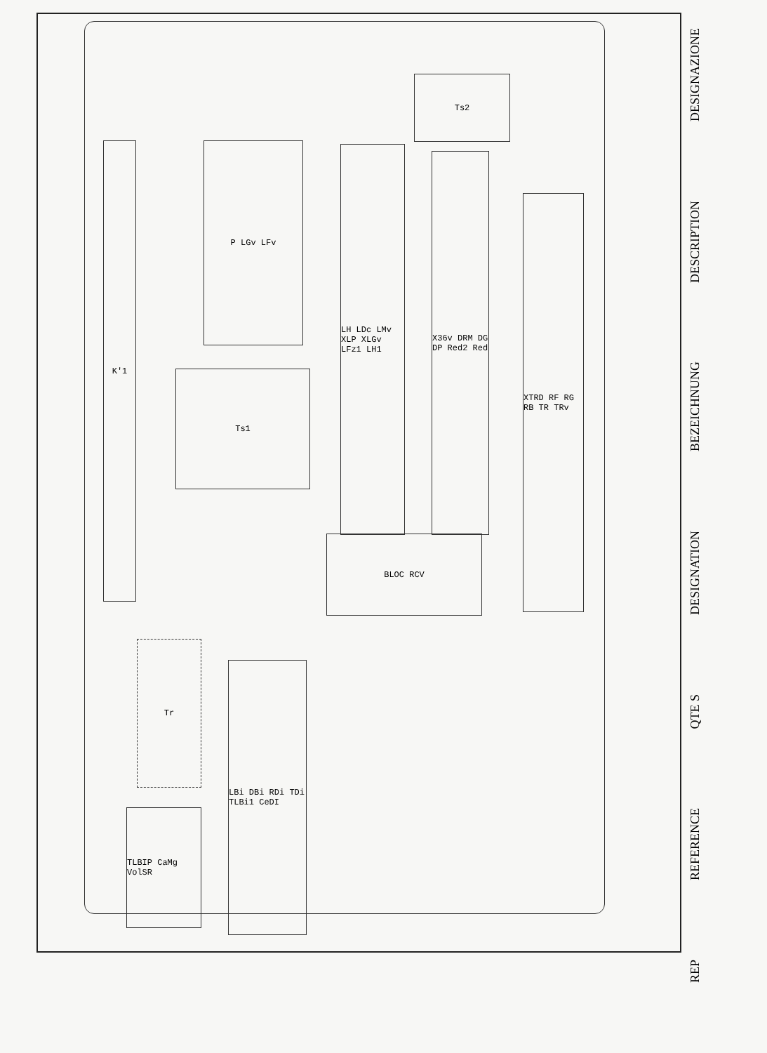Ts2
Ts1
BLOC RCV
P LGv LFv
LH LDc LMv XLP XLGv LFz1 LH1
X36v DRM DG DP Red2 Red
XTRD RF RG RB TR TRv
K'1
Tr
LBi DBi RDi TDi TLBi1 CeDI
TLBIP CaMg VolSR
REP
REFERENCE
QTE S
DESIGNATION
BEZEICHNUNG
DESCRIPTION
DESIGNAZIONE